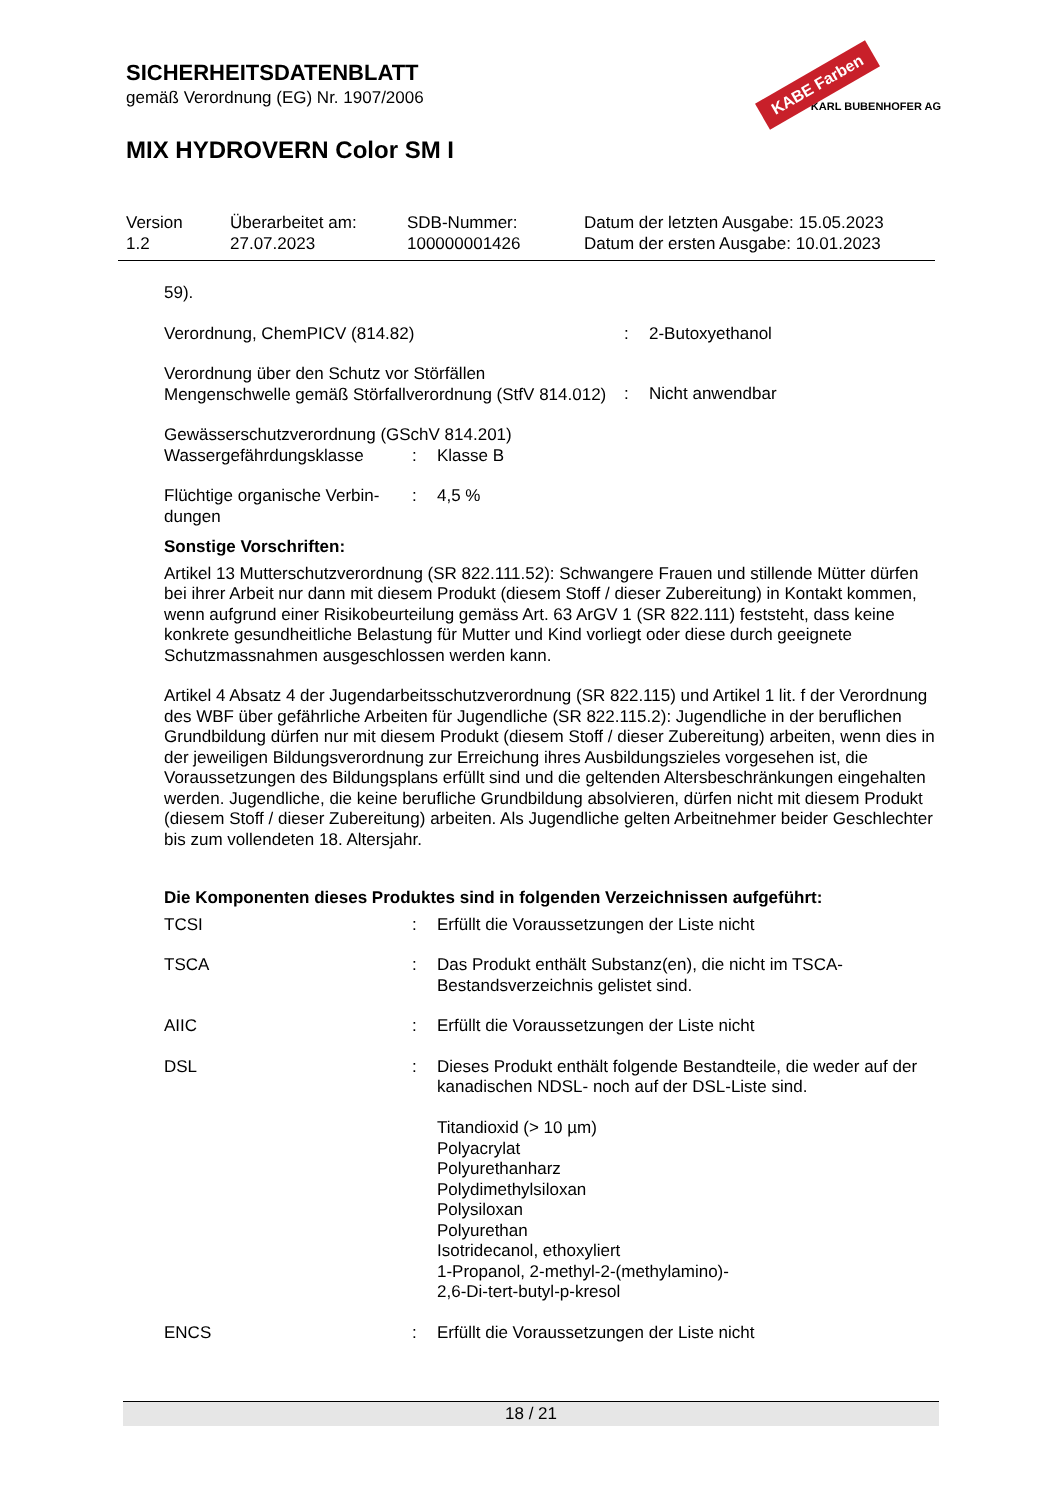KABE Farben
KARL BUBENHOFER AG
SICHERHEITSDATENBLATT
gemäß Verordnung (EG) Nr. 1907/2006
MIX HYDROVERN Color SM I
Version
1.2
Überarbeitet am:
27.07.2023
SDB-Nummer:
100000001426
Datum der letzten Ausgabe: 15.05.2023
Datum der ersten Ausgabe: 10.01.2023
59).
| Verordnung, ChemPICV (814.82) | : | 2-Butoxyethanol |
| Verordnung über den Schutz vor Störfällen Mengenschwelle gemäß Störfallverordnung (StfV 814.012) | : | Nicht anwendbar |
Gewässerschutzverordnung (GSchV 814.201)
| Wassergefährdungsklasse | : | Klasse B |
| Flüchtige organische Verbin- dungen | : | 4,5 % |
Sonstige Vorschriften:
Artikel 13 Mutterschutzverordnung (SR 822.111.52): Schwangere Frauen und stillende Mütter dürfen bei ihrer Arbeit nur dann mit diesem Produkt (diesem Stoff / dieser Zubereitung) in Kontakt kommen, wenn aufgrund einer Risikobeurteilung gemäss Art. 63 ArGV 1 (SR 822.111) feststeht, dass keine konkrete gesundheitliche Belastung für Mutter und Kind vorliegt oder diese durch geeignete Schutzmassnahmen ausgeschlossen werden kann.
Artikel 4 Absatz 4 der Jugendarbeitsschutzverordnung (SR 822.115) und Artikel 1 lit. f der Verordnung des WBF über gefährliche Arbeiten für Jugendliche (SR 822.115.2): Jugendliche in der beruflichen Grundbildung dürfen nur mit diesem Produkt (diesem Stoff / dieser Zubereitung) arbeiten, wenn dies in der jeweiligen Bildungsverordnung zur Erreichung ihres Ausbildungszieles vorgesehen ist, die Voraussetzungen des Bildungsplans erfüllt sind und die geltenden Altersbeschränkungen eingehalten werden. Jugendliche, die keine berufliche Grundbildung absolvieren, dürfen nicht mit diesem Produkt (diesem Stoff / dieser Zubereitung) arbeiten. Als Jugendliche gelten Arbeitnehmer beider Geschlechter bis zum vollendeten 18. Altersjahr.
Die Komponenten dieses Produktes sind in folgenden Verzeichnissen aufgeführt:
| TCSI | : | Erfüllt die Voraussetzungen der Liste nicht |
| TSCA | : | Das Produkt enthält Substanz(en), die nicht im TSCA-Bestandsverzeichnis gelistet sind. |
| AIIC | : | Erfüllt die Voraussetzungen der Liste nicht |
| DSL | : | Dieses Produkt enthält folgende Bestandteile, die weder auf der kanadischen NDSL- noch auf der DSL-Liste sind. Titandioxid (> 10 µm) Polyacrylat Polyurethanharz Polydimethylsiloxan Polysiloxan Polyurethan Isotridecanol, ethoxyliert 1-Propanol, 2-methyl-2-(methylamino)- 2,6-Di-tert-butyl-p-kresol |
| ENCS | : | Erfüllt die Voraussetzungen der Liste nicht |
18 / 21